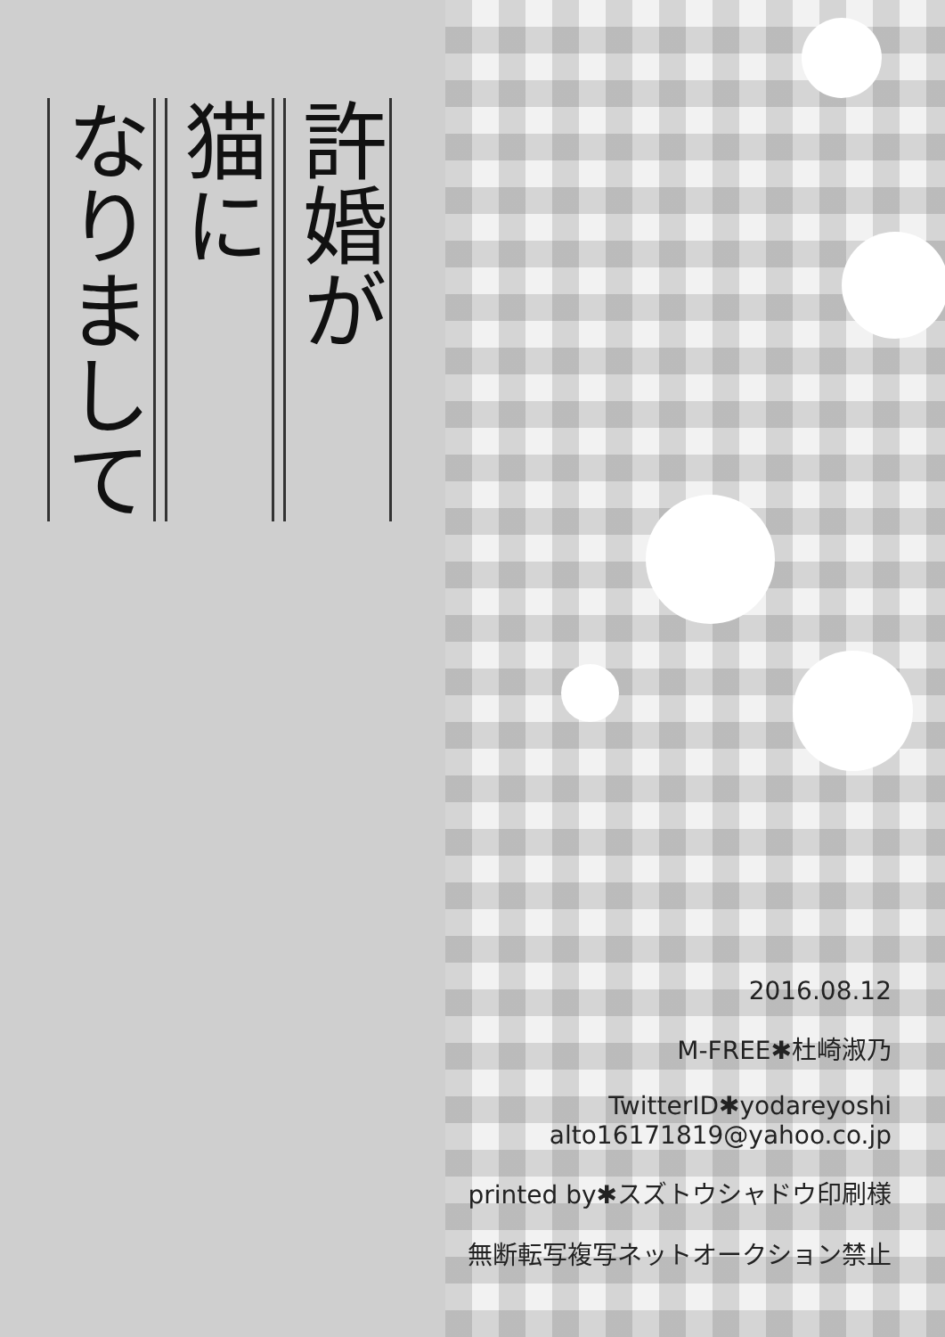許婚が
猫に
なりまして
2016.08.12
M-FREE✱杜崎淑乃
TwitterID✱yodareyoshi
alto16171819@yahoo.co.jp
printed by✱スズトウシャドウ印刷様
無断転写複写ネットオークション禁止